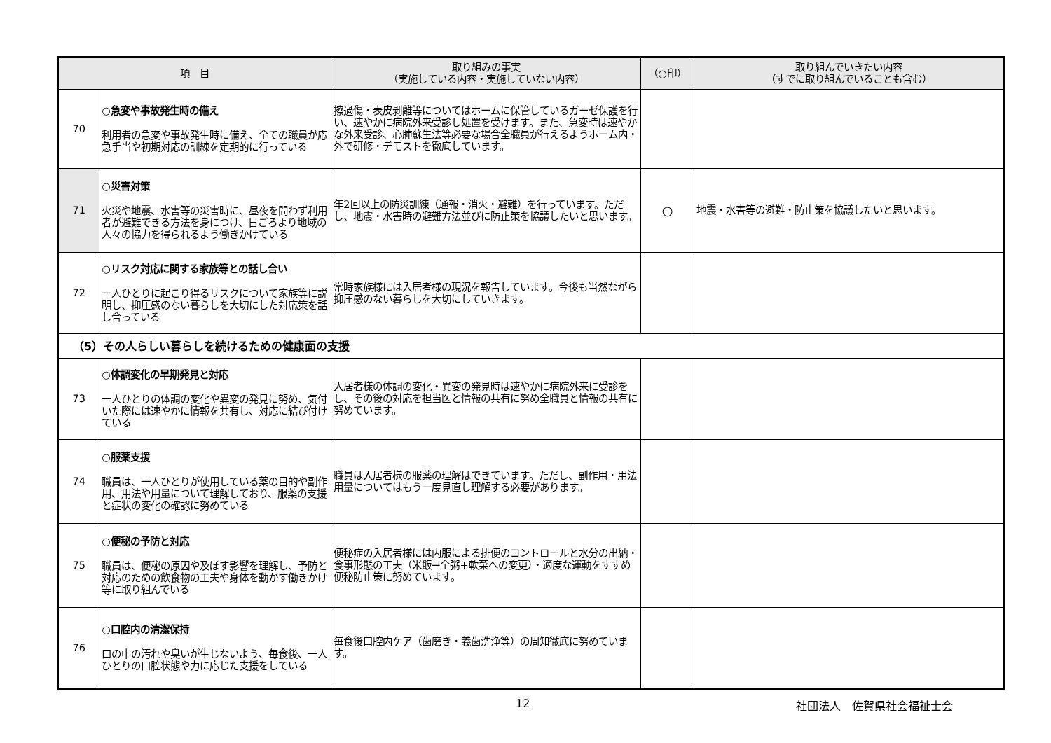| 項 目 | | 取り組みの事実 （実施している内容・実施していない内容） | （○印） | 取り組んでいきたい内容 （すでに取り組んでいることも含む） |
| --- | --- | --- | --- | --- |
| 70 | ○急変や事故発生時の備え 利用者の急変や事故発生時に備え、全ての職員が応急手当や初期対応の訓練を定期的に行っている | 擦過傷・表皮剥離等についてはホームに保管しているガーゼ保護を行い、速やかに病院外来受診し処置を受けます。また、急変時は速やかな外来受診、心肺蘇生法等必要な場合全職員が行えるようホーム内・外で研修・デモストを徹底しています。 | | |
| 71 | ○災害対策 火災や地震、水害等の災害時に、昼夜を問わず利用者が避難できる方法を身につけ、日ごろより地域の人々の協力を得られるよう働きかけている | 年2回以上の防災訓練（通報・消火・避難）を行っています。ただし、地震・水害時の避難方法並びに防止策を協議したいと思います。 | ○ | 地震・水害等の避難・防止策を協議したいと思います。 |
| 72 | ○リスク対応に関する家族等との話し合い 一人ひとりに起こり得るリスクについて家族等に説明し、抑圧感のない暮らしを大切にした対応策を話し合っている | 常時家族様には入居者様の現況を報告しています。今後も当然ながら抑圧感のない暮らしを大切にしていきます。 | | |
| （5）その人らしい暮らしを続けるための健康面の支援 | | | | |
| 73 | ○体調変化の早期発見と対応 一人ひとりの体調の変化や異変の発見に努め、気付いた際には速やかに情報を共有し、対応に結び付けている | 入居者様の体調の変化・異変の発見時は速やかに病院外来に受診をし、その後の対応を担当医と情報の共有に努め全職員と情報の共有に努めています。 | | |
| 74 | ○服薬支援 職員は、一人ひとりが使用している薬の目的や副作用、用法や用量について理解しており、服薬の支援と症状の変化の確認に努めている | 職員は入居者様の服薬の理解はできています。ただし、副作用・用法用量についてはもう一度見直し理解する必要があります。 | | |
| 75 | ○便秘の予防と対応 職員は、便秘の原因や及ぼす影響を理解し、予防と対応のための飲食物の工夫や身体を動かす働きかけ等に取り組んでいる | 便秘症の入居者様には内服による排便のコントロールと水分の出納・食事形態の工夫（米飯→全粥+軟菜への変更）・適度な運動をすすめ便秘防止策に努めています。 | | |
| 76 | ○口腔内の清潔保持 口の中の汚れや臭いが生じないよう、毎食後、一人ひとりの口腔状態や力に応じた支援をしている | 毎食後口腔内ケア（歯磨き・義歯洗浄等）の周知徹底に努めています。 | | |
12 社団法人　佐賀県社会福祉士会